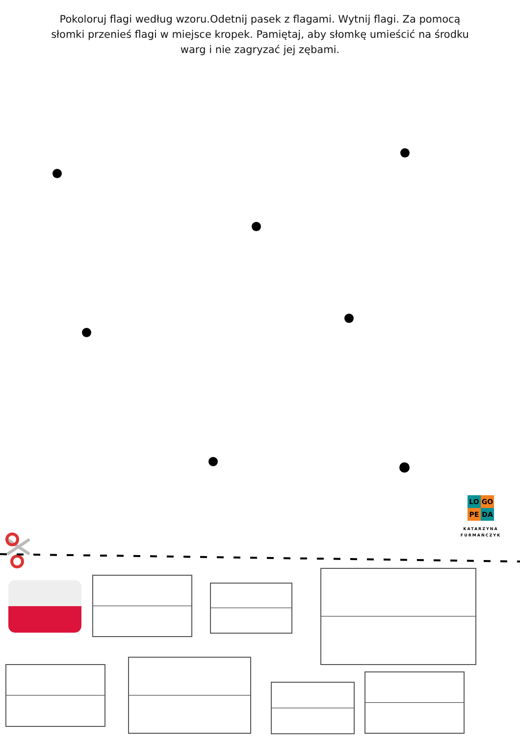Pokoloruj flagi według wzoru.Odetnij pasek z flagami. Wytnij flagi. Za pomocą słomki przenieś flagi w miejsce kropek. Pamiętaj, aby słomkę umieścić na środku warg i nie zagryzać jej zębami.
LO GO PE DA
KATARZYNA FURMAŃCZYK